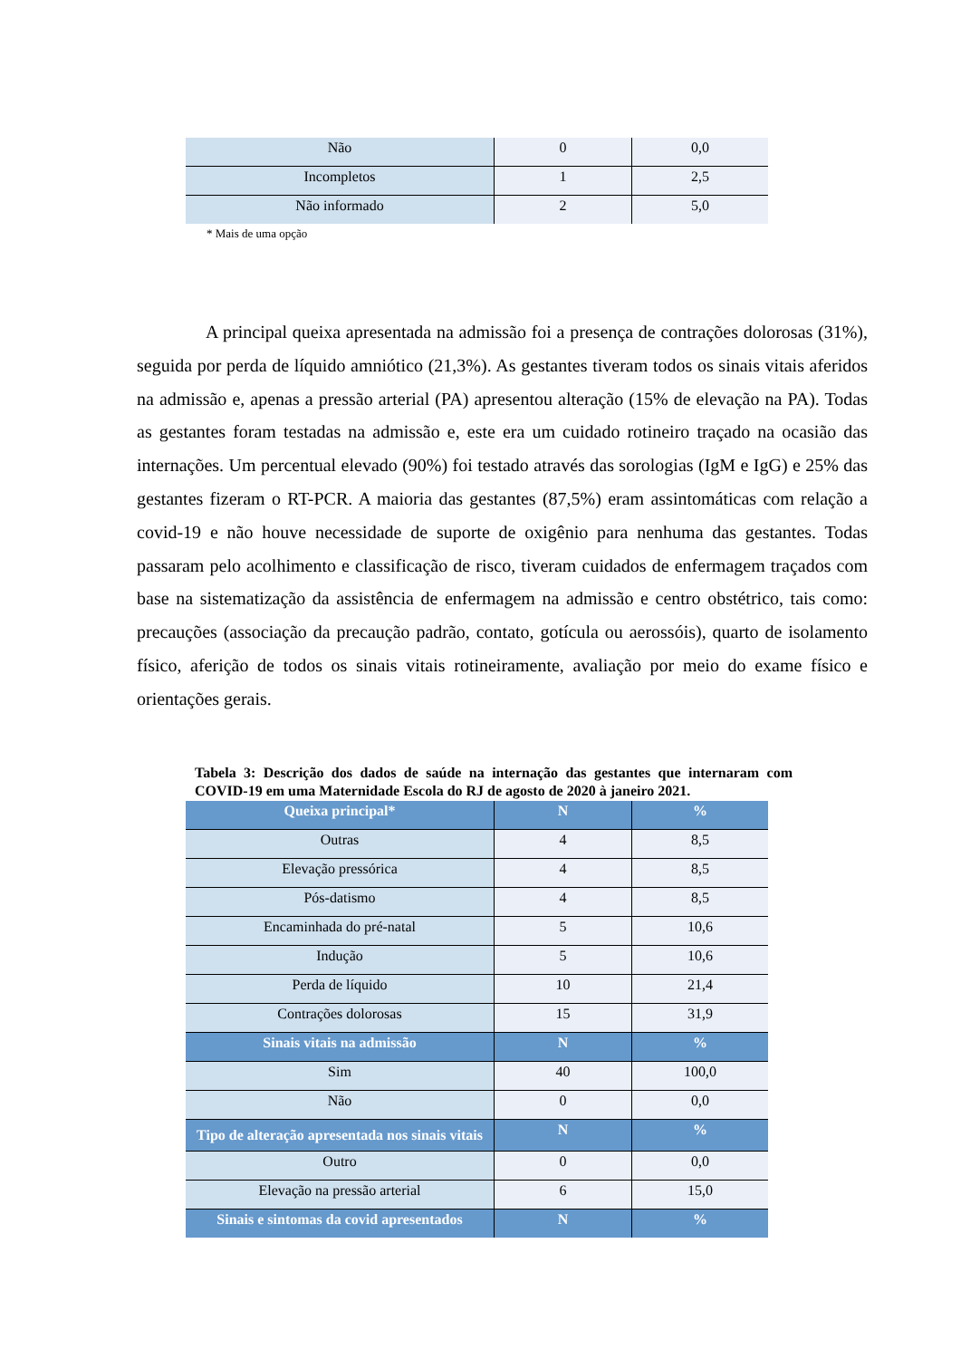| Não | 0 | 0,0 |
| Incompletos | 1 | 2,5 |
| Não informado | 2 | 5,0 |
* Mais de uma opção
A principal queixa apresentada na admissão foi a presença de contrações dolorosas (31%), seguida por perda de líquido amniótico (21,3%). As gestantes tiveram todos os sinais vitais aferidos na admissão e, apenas a pressão arterial (PA) apresentou alteração (15% de elevação na PA). Todas as gestantes foram testadas na admissão e, este era um cuidado rotineiro traçado na ocasião das internações. Um percentual elevado (90%) foi testado através das sorologias (IgM e IgG) e 25% das gestantes fizeram o RT-PCR. A maioria das gestantes (87,5%) eram assintomáticas com relação a covid-19 e não houve necessidade de suporte de oxigênio para nenhuma das gestantes. Todas passaram pelo acolhimento e classificação de risco, tiveram cuidados de enfermagem traçados com base na sistematização da assistência de enfermagem na admissão e centro obstétrico, tais como: precauções (associação da precaução padrão, contato, gotícula ou aerossóis), quarto de isolamento físico, aferição de todos os sinais vitais rotineiramente, avaliação por meio do exame físico e orientações gerais.
Tabela 3: Descrição dos dados de saúde na internação das gestantes que internaram com COVID-19 em uma Maternidade Escola do RJ de agosto de 2020 à janeiro 2021.
| Queixa principal* | N | % |
| --- | --- | --- |
| Outras | 4 | 8,5 |
| Elevação pressórica | 4 | 8,5 |
| Pós-datismo | 4 | 8,5 |
| Encaminhada do pré-natal | 5 | 10,6 |
| Indução | 5 | 10,6 |
| Perda de líquido | 10 | 21,4 |
| Contrações dolorosas | 15 | 31,9 |
| Sinais vitais na admissão | N | % |
| Sim | 40 | 100,0 |
| Não | 0 | 0,0 |
| Tipo de alteração apresentada nos sinais vitais | N | % |
| Outro | 0 | 0,0 |
| Elevação na pressão arterial | 6 | 15,0 |
| Sinais e sintomas da covid apresentados | N | % |